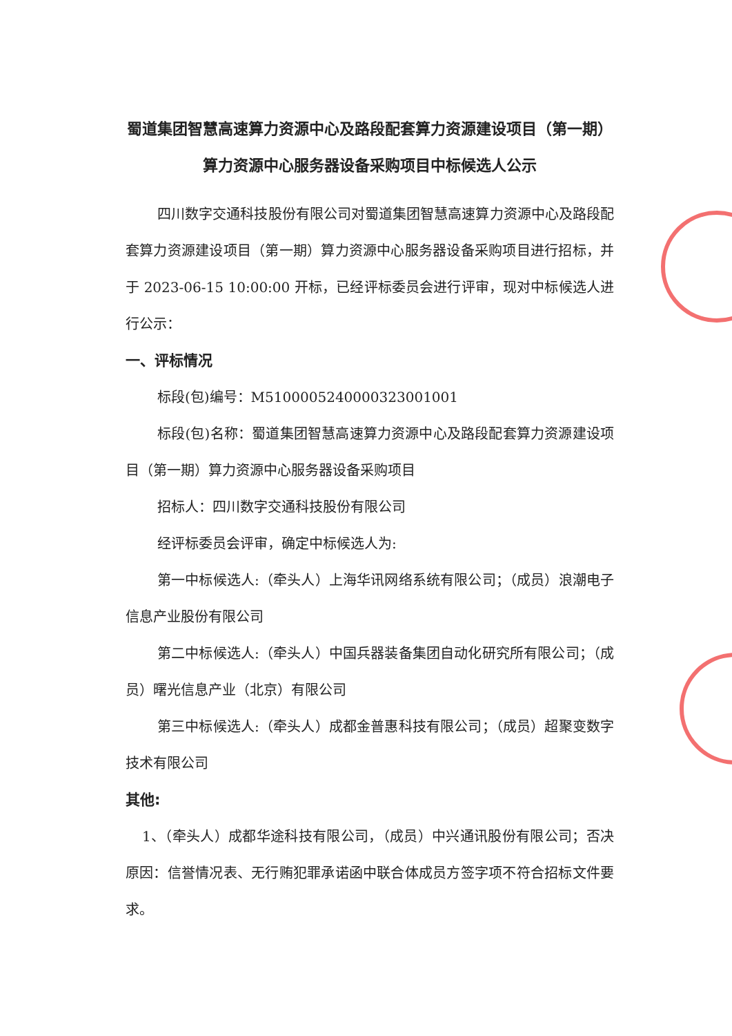蜀道集团智慧高速算力资源中心及路段配套算力资源建设项目（第一期）算力资源中心服务器设备采购项目中标候选人公示
四川数字交通科技股份有限公司对蜀道集团智慧高速算力资源中心及路段配套算力资源建设项目（第一期）算力资源中心服务器设备采购项目进行招标，并于 2023-06-15 10:00:00 开标，已经评标委员会进行评审，现对中标候选人进行公示：
一、评标情况
标段(包)编号：M5100005240000323001001
标段(包)名称：蜀道集团智慧高速算力资源中心及路段配套算力资源建设项目（第一期）算力资源中心服务器设备采购项目
招标人：四川数字交通科技股份有限公司
经评标委员会评审，确定中标候选人为:
第一中标候选人:（牵头人）上海华讯网络系统有限公司；（成员）浪潮电子信息产业股份有限公司
第二中标候选人:（牵头人）中国兵器装备集团自动化研究所有限公司；（成员）曙光信息产业（北京）有限公司
第三中标候选人:（牵头人）成都金普惠科技有限公司；（成员）超聚变数字技术有限公司
其他:
1、（牵头人）成都华途科技有限公司，（成员）中兴通讯股份有限公司；否决原因：信誉情况表、无行贿犯罪承诺函中联合体成员方签字项不符合招标文件要求。